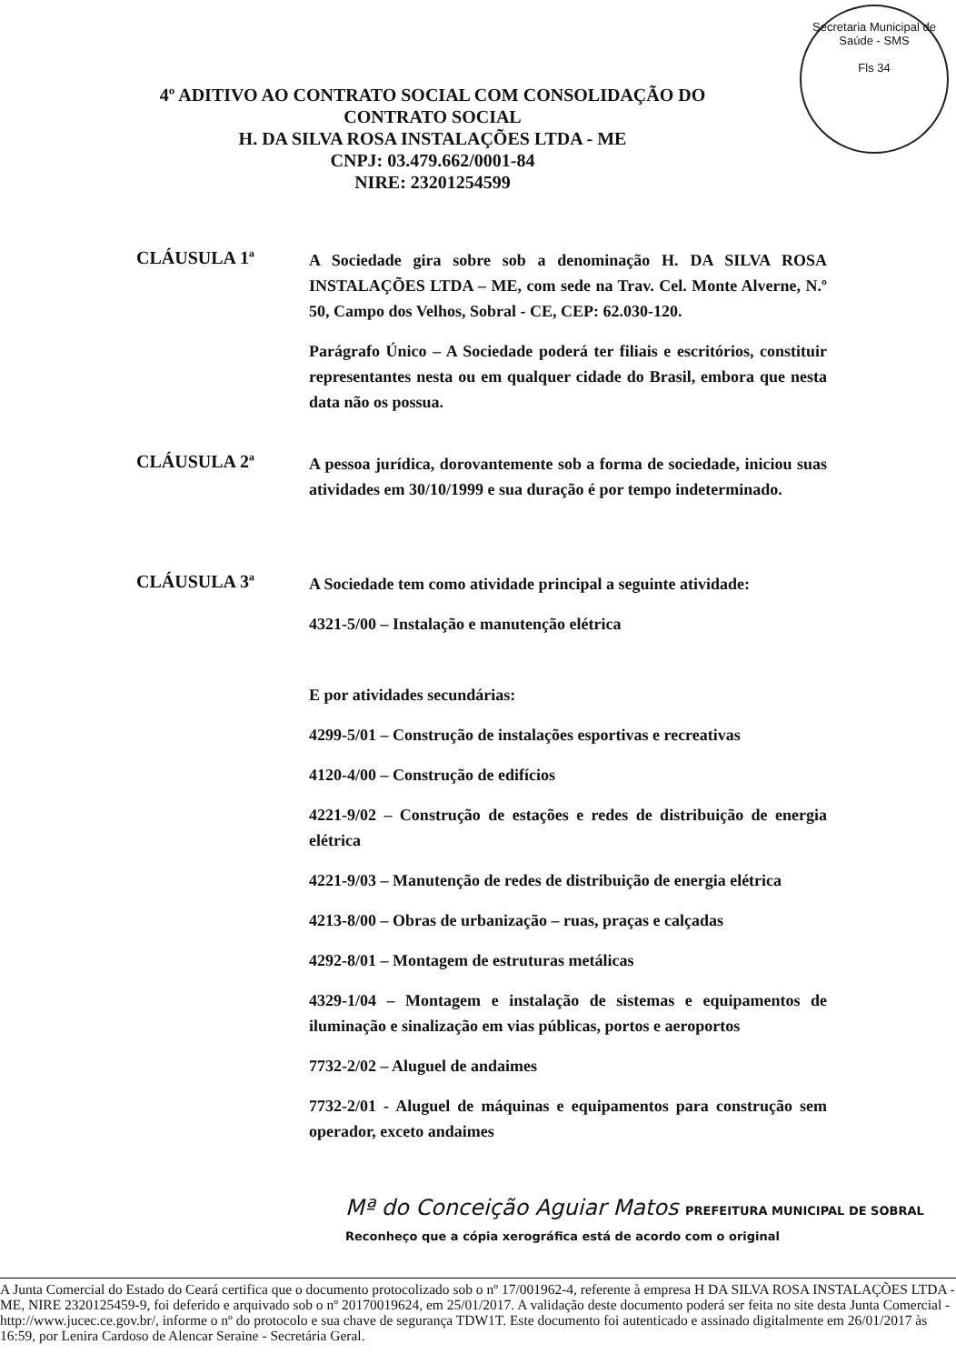Secretaria Municipal de Saúde - SMS
Fls 34
4º ADITIVO AO CONTRATO SOCIAL COM CONSOLIDAÇÃO DO
CONTRATO SOCIAL
H. DA SILVA ROSA INSTALAÇÕES LTDA - ME
CNPJ: 03.479.662/0001-84
NIRE: 23201254599
CLÁUSULA 1ª
A Sociedade gira sobre sob a denominação H. DA SILVA ROSA INSTALAÇÕES LTDA – ME, com sede na Trav. Cel. Monte Alverne, N.º 50, Campo dos Velhos, Sobral - CE, CEP: 62.030-120.
Parágrafo Único – A Sociedade poderá ter filiais e escritórios, constituir representantes nesta ou em qualquer cidade do Brasil, embora que nesta data não os possua.
CLÁUSULA 2ª
A pessoa jurídica, dorovantemente sob a forma de sociedade, iniciou suas atividades em 30/10/1999 e sua duração é por tempo indeterminado.
CLÁUSULA 3ª
A Sociedade tem como atividade principal a seguinte atividade:
4321-5/00 – Instalação e manutenção elétrica
E por atividades secundárias:
4299-5/01 – Construção de instalações esportivas e recreativas
4120-4/00 – Construção de edifícios
4221-9/02 – Construção de estações e redes de distribuição de energia elétrica
4221-9/03 – Manutenção de redes de distribuição de energia elétrica
4213-8/00 – Obras de urbanização – ruas, praças e calçadas
4292-8/01 – Montagem de estruturas metálicas
4329-1/04 – Montagem e instalação de sistemas e equipamentos de iluminação e sinalização em vias públicas, portos e aeroportos
7732-2/02 – Aluguel de andaimes
7732-2/01 - Aluguel de máquinas e equipamentos para construção sem operador, exceto andaimes
Mª do Conceição Aguiar Matos PREFEITURA MUNICIPAL DE SOBRAL Reconheço que a cópia xerográfica está de acordo com o original
A Junta Comercial do Estado do Ceará certifica que o documento protocolizado sob o nº 17/001962-4, referente à empresa H DA SILVA ROSA INSTALAÇÕES LTDA - ME, NIRE 2320125459-9, foi deferido e arquivado sob o nº 20170019624, em 25/01/2017. A validação deste documento poderá ser feita no site desta Junta Comercial - http://www.jucec.ce.gov.br/, informe o nº do protocolo e sua chave de segurança TDW1T. Este documento foi autenticado e assinado digitalmente em 26/01/2017 às 16:59, por Lenira Cardoso de Alencar Seraine - Secretária Geral.